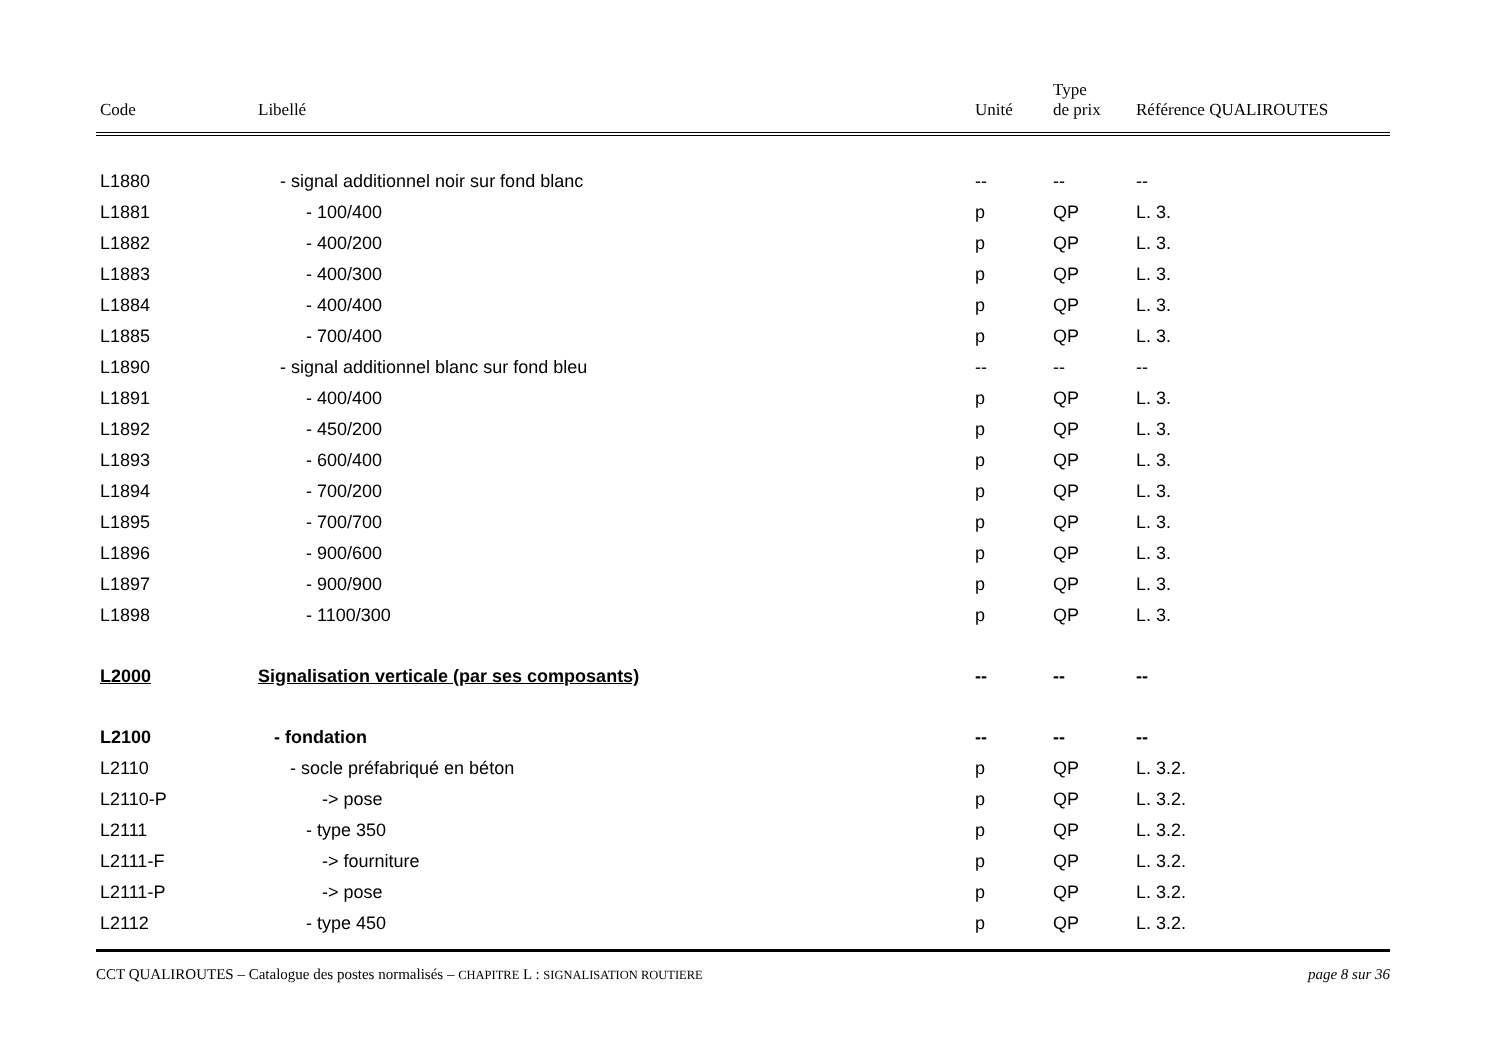| Code | Libellé | Unité | Type de prix | Référence QUALIROUTES |
| --- | --- | --- | --- | --- |
| L1880 | - signal additionnel noir sur fond blanc | -- | -- | -- |
| L1881 | - 100/400 | p | QP | L. 3. |
| L1882 | - 400/200 | p | QP | L. 3. |
| L1883 | - 400/300 | p | QP | L. 3. |
| L1884 | - 400/400 | p | QP | L. 3. |
| L1885 | - 700/400 | p | QP | L. 3. |
| L1890 | - signal additionnel blanc sur fond bleu | -- | -- | -- |
| L1891 | - 400/400 | p | QP | L. 3. |
| L1892 | - 450/200 | p | QP | L. 3. |
| L1893 | - 600/400 | p | QP | L. 3. |
| L1894 | - 700/200 | p | QP | L. 3. |
| L1895 | - 700/700 | p | QP | L. 3. |
| L1896 | - 900/600 | p | QP | L. 3. |
| L1897 | - 900/900 | p | QP | L. 3. |
| L1898 | - 1100/300 | p | QP | L. 3. |
| L2000 | Signalisation verticale (par ses composants) | -- | -- | -- |
| L2100 | - fondation | -- | -- | -- |
| L2110 | - socle préfabriqué en béton | p | QP | L. 3.2. |
| L2110-P | -> pose | p | QP | L. 3.2. |
| L2111 | - type 350 | p | QP | L. 3.2. |
| L2111-F | -> fourniture | p | QP | L. 3.2. |
| L2111-P | -> pose | p | QP | L. 3.2. |
| L2112 | - type 450 | p | QP | L. 3.2. |
CCT QUALIROUTES – Catalogue des postes normalisés – CHAPITRE L : SIGNALISATION ROUTIERE page 8 sur 36